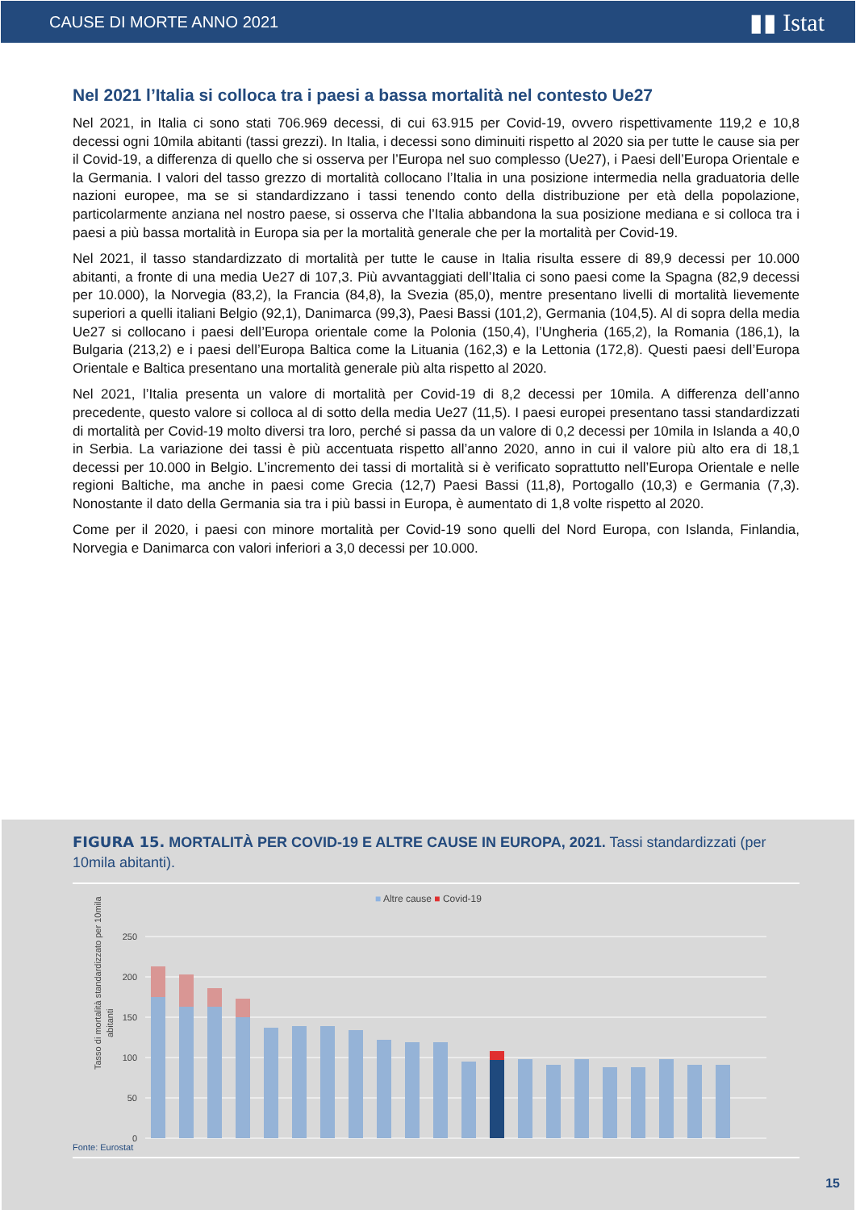CAUSE DI MORTE ANNO 2021 ▮▮ Istat
Nel 2021 l’Italia si colloca tra i paesi a bassa mortalità nel contesto Ue27
Nel 2021, in Italia ci sono stati 706.969 decessi, di cui 63.915 per Covid-19, ovvero rispettivamente 119,2 e 10,8 decessi ogni 10mila abitanti (tassi grezzi). In Italia, i decessi sono diminuiti rispetto al 2020 sia per tutte le cause sia per il Covid-19, a differenza di quello che si osserva per l’Europa nel suo complesso (Ue27), i Paesi dell’Europa Orientale e la Germania. I valori del tasso grezzo di mortalità collocano l’Italia in una posizione intermedia nella graduatoria delle nazioni europee, ma se si standardizzano i tassi tenendo conto della distribuzione per età della popolazione, particolarmente anziana nel nostro paese, si osserva che l’Italia abbandona la sua posizione mediana e si colloca tra i paesi a più bassa mortalità in Europa sia per la mortalità generale che per la mortalità per Covid-19.
Nel 2021, il tasso standardizzato di mortalità per tutte le cause in Italia risulta essere di 89,9 decessi per 10.000 abitanti, a fronte di una media Ue27 di 107,3. Più avvantaggiati dell’Italia ci sono paesi come la Spagna (82,9 decessi per 10.000), la Norvegia (83,2), la Francia (84,8), la Svezia (85,0), mentre presentano livelli di mortalità lievemente superiori a quelli italiani Belgio (92,1), Danimarca (99,3), Paesi Bassi (101,2), Germania (104,5). Al di sopra della media Ue27 si collocano i paesi dell’Europa orientale come la Polonia (150,4), l’Ungheria (165,2), la Romania (186,1), la Bulgaria (213,2) e i paesi dell’Europa Baltica come la Lituania (162,3) e la Lettonia (172,8). Questi paesi dell’Europa Orientale e Baltica presentano una mortalità generale più alta rispetto al 2020.
Nel 2021, l’Italia presenta un valore di mortalità per Covid-19 di 8,2 decessi per 10mila. A differenza dell’anno precedente, questo valore si colloca al di sotto della media Ue27 (11,5). I paesi europei presentano tassi standardizzati di mortalità per Covid-19 molto diversi tra loro, perché si passa da un valore di 0,2 decessi per 10mila in Islanda a 40,0 in Serbia. La variazione dei tassi è più accentuata rispetto all’anno 2020, anno in cui il valore più alto era di 18,1 decessi per 10.000 in Belgio. L’incremento dei tassi di mortalità si è verificato soprattutto nell’Europa Orientale e nelle regioni Baltiche, ma anche in paesi come Grecia (12,7) Paesi Bassi (11,8), Portogallo (10,3) e Germania (7,3). Nonostante il dato della Germania sia tra i più bassi in Europa, è aumentato di 1,8 volte rispetto al 2020.
Come per il 2020, i paesi con minore mortalità per Covid-19 sono quelli del Nord Europa, con Islanda, Finlandia, Norvegia e Danimarca con valori inferiori a 3,0 decessi per 10.000.
FIGURA 15. MORTALITÀ PER COVID-19 E ALTRE CAUSE IN EUROPA, 2021. Tassi standardizzati (per 10mila abitanti).
■ Altre cause ■ Covid-19
Tasso di mortalità standardizzato per 10mila
abitanti
250
200
150
100
50
0
Fonte: Eurostat
15